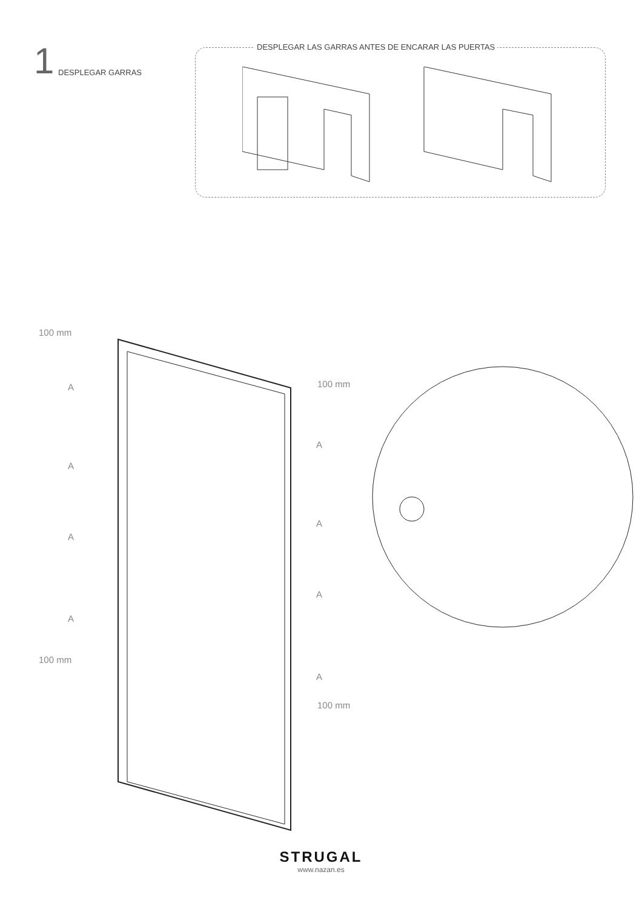1 DESPLEGAR GARRAS
DESPLEGAR LAS GARRAS ANTES DE ENCARAR LAS PUERTAS
100 mm
A 100 mm
A
A
A
A
A
A
100 mm
A
100 mm
STRUGAL
www.nazan.es